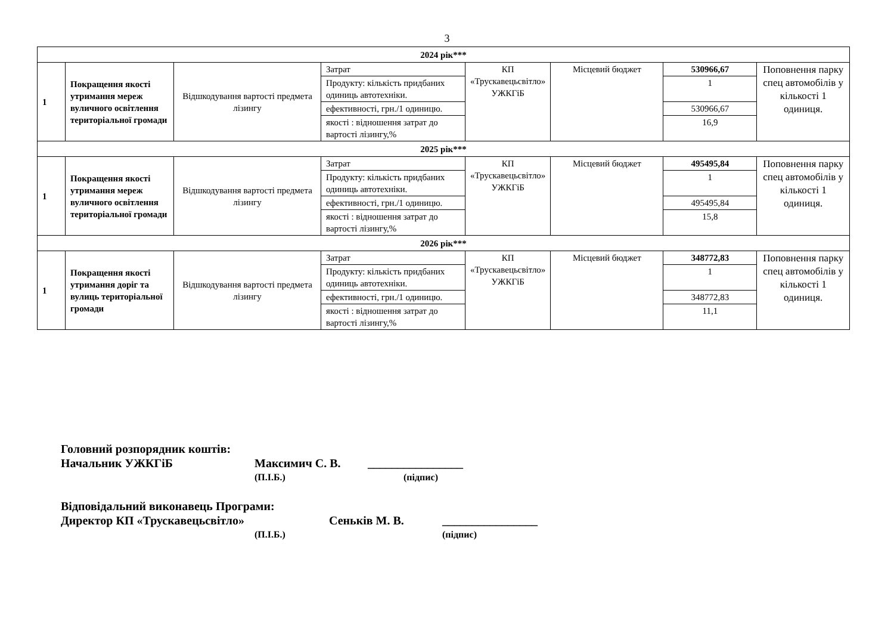3
| 2024 рік*** | | | | | | | |
| 1 | Покращення якості утримання мереж вуличного освітлення територіальної громади | Відшкодування вартості предмета лізингу | Затрат | КП «Трускавецьсвітло» УЖКГіБ | Місцевий бюджет | 530966,67 | Поповнення парку спец автомобілів у кількості 1 одиниця. |
| | | | Продукту: кількість придбаних одиниць автотехніки. | | | 1 | |
| | | | ефективності, грн./1 одиницю. | | | 530966,67 | |
| | | | якості : відношення затрат до вартості лізингу,% | | | 16,9 | |
| 2025 рік*** | | | | | | | |
| 1 | Покращення якості утримання мереж вуличного освітлення територіальної громади | Відшкодування вартості предмета лізингу | Затрат | КП «Трускавецьсвітло» УЖКГіБ | Місцевий бюджет | 495495,84 | Поповнення парку спец автомобілів у кількості 1 одиниця. |
| | | | Продукту: кількість придбаних одиниць автотехніки. | | | 1 | |
| | | | ефективності, грн./1 одиницю. | | | 495495,84 | |
| | | | якості : відношення затрат до вартості лізингу,% | | | 15,8 | |
| 2026 рік*** | | | | | | | |
| 1 | Покращення якості утримання доріг та вулиць територіальної громади | Відшкодування вартості предмета лізингу | Затрат | КП «Трускавецьсвітло» УЖКГіБ | Місцевий бюджет | 348772,83 | Поповнення парку спец автомобілів у кількості 1 одиниця. |
| | | | Продукту: кількість придбаних одиниць автотехніки. | | | 1 | |
| | | | ефективності, грн./1 одиницю. | | | 348772,83 | |
| | | | якості : відношення затрат до вартості лізингу,% | | | 11,1 | |
Головний розпорядник коштів:
Начальник УЖКГіБ Максимич С. В. ________________
(П.І.Б.) (підпис)
Відповідальний виконавець Програми:
Директор КП «Трускавецьсвітло» Сеньків М. В. ________________
(П.І.Б.) (підпис)